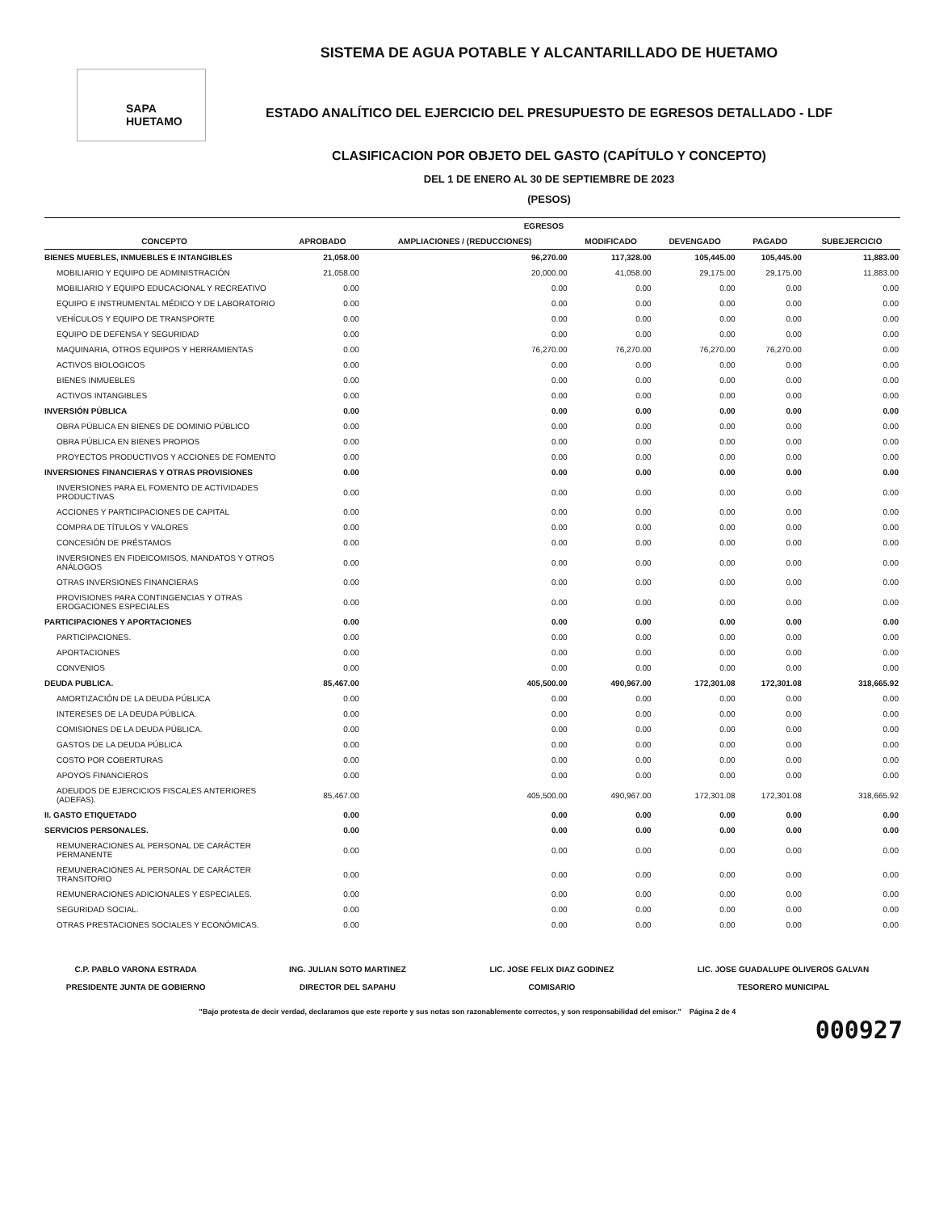SAPA HUETAMO
SISTEMA DE AGUA POTABLE Y ALCANTARILLADO DE HUETAMO
ESTADO ANALÍTICO DEL EJERCICIO DEL PRESUPUESTO DE EGRESOS DETALLADO - LDF
CLASIFICACION POR OBJETO DEL GASTO (CAPÍTULO Y CONCEPTO)
DEL 1 DE ENERO AL 30 DE SEPTIEMBRE DE 2023
(PESOS)
| | EGRESOS | | | | | |
| --- | --- | --- | --- | --- | --- | --- |
| CONCEPTO | APROBADO | AMPLIACIONES / (REDUCCIONES) | MODIFICADO | DEVENGADO | PAGADO | SUBEJERCICIO |
| BIENES MUEBLES, INMUEBLES E INTANGIBLES | 21,058.00 | 96,270.00 | 117,328.00 | 105,445.00 | 105,445.00 | 11,883.00 |
| MOBILIARIO Y EQUIPO DE ADMINISTRACIÓN | 21,058.00 | 20,000.00 | 41,058.00 | 29,175.00 | 29,175.00 | 11,883.00 |
| MOBILIARIO Y EQUIPO EDUCACIONAL Y RECREATIVO | 0.00 | 0.00 | 0.00 | 0.00 | 0.00 | 0.00 |
| EQUIPO E INSTRUMENTAL MÉDICO Y DE LABORATORIO | 0.00 | 0.00 | 0.00 | 0.00 | 0.00 | 0.00 |
| VEHÍCULOS Y EQUIPO DE TRANSPORTE | 0.00 | 0.00 | 0.00 | 0.00 | 0.00 | 0.00 |
| EQUIPO DE DEFENSA Y SEGURIDAD | 0.00 | 0.00 | 0.00 | 0.00 | 0.00 | 0.00 |
| MAQUINARIA, OTROS EQUIPOS Y HERRAMIENTAS | 0.00 | 76,270.00 | 76,270.00 | 76,270.00 | 76,270.00 | 0.00 |
| ACTIVOS BIOLOGICOS | 0.00 | 0.00 | 0.00 | 0.00 | 0.00 | 0.00 |
| BIENES INMUEBLES | 0.00 | 0.00 | 0.00 | 0.00 | 0.00 | 0.00 |
| ACTIVOS INTANGIBLES | 0.00 | 0.00 | 0.00 | 0.00 | 0.00 | 0.00 |
| INVERSIÓN PÚBLICA | 0.00 | 0.00 | 0.00 | 0.00 | 0.00 | 0.00 |
| OBRA PÚBLICA EN BIENES DE DOMINIO PÚBLICO | 0.00 | 0.00 | 0.00 | 0.00 | 0.00 | 0.00 |
| OBRA PÚBLICA EN BIENES PROPIOS | 0.00 | 0.00 | 0.00 | 0.00 | 0.00 | 0.00 |
| PROYECTOS PRODUCTIVOS Y ACCIONES DE FOMENTO | 0.00 | 0.00 | 0.00 | 0.00 | 0.00 | 0.00 |
| INVERSIONES FINANCIERAS Y OTRAS PROVISIONES | 0.00 | 0.00 | 0.00 | 0.00 | 0.00 | 0.00 |
| INVERSIONES PARA EL FOMENTO DE ACTIVIDADES PRODUCTIVAS | 0.00 | 0.00 | 0.00 | 0.00 | 0.00 | 0.00 |
| ACCIONES Y PARTICIPACIONES DE CAPITAL | 0.00 | 0.00 | 0.00 | 0.00 | 0.00 | 0.00 |
| COMPRA DE TÍTULOS Y VALORES | 0.00 | 0.00 | 0.00 | 0.00 | 0.00 | 0.00 |
| CONCESIÓN DE PRÉSTAMOS | 0.00 | 0.00 | 0.00 | 0.00 | 0.00 | 0.00 |
| INVERSIONES EN FIDEICOMISOS, MANDATOS Y OTROS ANÁLOGOS | 0.00 | 0.00 | 0.00 | 0.00 | 0.00 | 0.00 |
| OTRAS INVERSIONES FINANCIERAS | 0.00 | 0.00 | 0.00 | 0.00 | 0.00 | 0.00 |
| PROVISIONES PARA CONTINGENCIAS Y OTRAS EROGACIONES ESPECIALES | 0.00 | 0.00 | 0.00 | 0.00 | 0.00 | 0.00 |
| PARTICIPACIONES Y APORTACIONES | 0.00 | 0.00 | 0.00 | 0.00 | 0.00 | 0.00 |
| PARTICIPACIONES. | 0.00 | 0.00 | 0.00 | 0.00 | 0.00 | 0.00 |
| APORTACIONES | 0.00 | 0.00 | 0.00 | 0.00 | 0.00 | 0.00 |
| CONVENIOS | 0.00 | 0.00 | 0.00 | 0.00 | 0.00 | 0.00 |
| DEUDA PUBLICA. | 85,467.00 | 405,500.00 | 490,967.00 | 172,301.08 | 172,301.08 | 318,665.92 |
| AMORTIZACIÓN DE LA DEUDA PÚBLICA | 0.00 | 0.00 | 0.00 | 0.00 | 0.00 | 0.00 |
| INTERESES DE LA DEUDA PÚBLICA. | 0.00 | 0.00 | 0.00 | 0.00 | 0.00 | 0.00 |
| COMISIONES DE LA DEUDA PÚBLICA. | 0.00 | 0.00 | 0.00 | 0.00 | 0.00 | 0.00 |
| GASTOS DE LA DEUDA PÚBLICA | 0.00 | 0.00 | 0.00 | 0.00 | 0.00 | 0.00 |
| COSTO POR COBERTURAS | 0.00 | 0.00 | 0.00 | 0.00 | 0.00 | 0.00 |
| APOYOS FINANCIEROS | 0.00 | 0.00 | 0.00 | 0.00 | 0.00 | 0.00 |
| ADEUDOS DE EJERCICIOS FISCALES ANTERIORES (ADEFAS). | 85,467.00 | 405,500.00 | 490,967.00 | 172,301.08 | 172,301.08 | 318,665.92 |
| II. GASTO ETIQUETADO | 0.00 | 0.00 | 0.00 | 0.00 | 0.00 | 0.00 |
| SERVICIOS PERSONALES. | 0.00 | 0.00 | 0.00 | 0.00 | 0.00 | 0.00 |
| REMUNERACIONES AL PERSONAL DE CARÁCTER PERMANENTE | 0.00 | 0.00 | 0.00 | 0.00 | 0.00 | 0.00 |
| REMUNERACIONES AL PERSONAL DE CARÁCTER TRANSITORIO | 0.00 | 0.00 | 0.00 | 0.00 | 0.00 | 0.00 |
| REMUNERACIONES ADICIONALES Y ESPECIALES. | 0.00 | 0.00 | 0.00 | 0.00 | 0.00 | 0.00 |
| SEGURIDAD SOCIAL. | 0.00 | 0.00 | 0.00 | 0.00 | 0.00 | 0.00 |
| OTRAS PRESTACIONES SOCIALES Y ECONÓMICAS. | 0.00 | 0.00 | 0.00 | 0.00 | 0.00 | 0.00 |
C.P. PABLO VARONA ESTRADA
PRESIDENTE JUNTA DE GOBIERNO
ING. JULIAN SOTO MARTINEZ
DIRECTOR DEL SAPAHU
LIC. JOSE FELIX DIAZ GODINEZ
COMISARIO
LIC. JOSE GUADALUPE OLIVEROS GALVAN
TESORERO MUNICIPAL
"Bajo protesta de decir verdad, declaramos que este reporte y sus notas son razonablemente correctos, y son responsabilidad del emisor." Página 2 de 4
000927